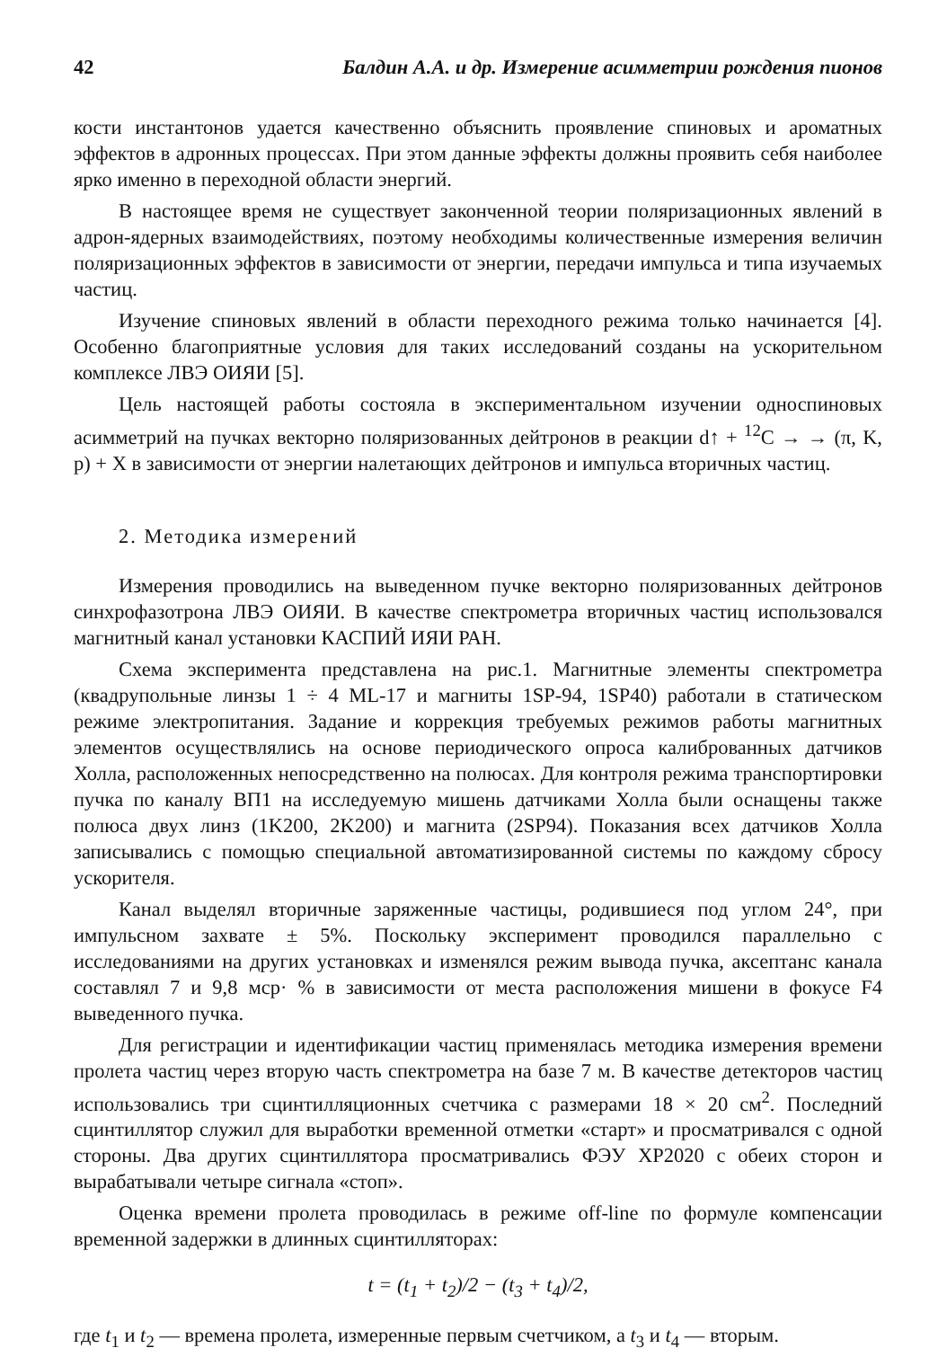42 Балдин А.А. и др. Измерение асимметрии рождения пионов
кости инстантонов удается качественно объяснить проявление спиновых и ароматных эффектов в адронных процессах. При этом данные эффекты должны проявить себя наиболее ярко именно в переходной области энергий.
В настоящее время не существует законченной теории поляризационных явлений в адрон-ядерных взаимодействиях, поэтому необходимы количественные измерения величин поляризационных эффектов в зависимости от энергии, передачи импульса и типа изучаемых частиц.
Изучение спиновых явлений в области переходного режима только начинается [4]. Особенно благоприятные условия для таких исследований созданы на ускорительном комплексе ЛВЭ ОИЯИ [5].
Цель настоящей работы состояла в экспериментальном изучении односпиновых асимметрий на пучках векторно поляризованных дейтронов в реакции d↑ + <sup>12</sup>C → → (π, K, p) + X в зависимости от энергии налетающих дейтронов и импульса вторичных частиц.
2. Методика измерений
Измерения проводились на выведенном пучке векторно поляризованных дейтронов синхрофазотрона ЛВЭ ОИЯИ. В качестве спектрометра вторичных частиц использовался магнитный канал установки КАСПИЙ ИЯИ РАН.
Схема эксперимента представлена на рис.1. Магнитные элементы спектрометра (квадрупольные линзы 1 ÷ 4 ML-17 и магниты 1SP-94, 1SP40) работали в статическом режиме электропитания. Задание и коррекция требуемых режимов работы магнитных элементов осуществлялись на основе периодического опроса калиброванных датчиков Холла, расположенных непосредственно на полюсах. Для контроля режима транспортировки пучка по каналу ВП1 на исследуемую мишень датчиками Холла были оснащены также полюса двух линз (1K200, 2K200) и магнита (2SP94). Показания всех датчиков Холла записывались с помощью специальной автоматизированной системы по каждому сбросу ускорителя.
Канал выделял вторичные заряженные частицы, родившиеся под углом 24°, при импульсном захвате ± 5%. Поскольку эксперимент проводился параллельно с исследованиями на других установках и изменялся режим вывода пучка, аксептанс канала составлял 7 и 9,8 мср· % в зависимости от места расположения мишени в фокусе F4 выведенного пучка.
Для регистрации и идентификации частиц применялась методика измерения времени пролета частиц через вторую часть спектрометра на базе 7 м. В качестве детекторов частиц использовались три сцинтилляционных счетчика с размерами 18 × 20 см<sup>2</sup>. Последний сцинтиллятор служил для выработки временной отметки «старт» и просматривался с одной стороны. Два других сцинтиллятора просматривались ФЭУ XP2020 с обеих сторон и вырабатывали четыре сигнала «стоп».
Оценка времени пролета проводилась в режиме off-line по формуле компенсации временной задержки в длинных сцинтилляторах:
t = (t<sub>1</sub> + t<sub>2</sub>)/2 − (t<sub>3</sub> + t<sub>4</sub>)/2,
где t<sub>1</sub> и t<sub>2</sub> — времена пролета, измеренные первым счетчиком, а t<sub>3</sub> и t<sub>4</sub> — вторым.